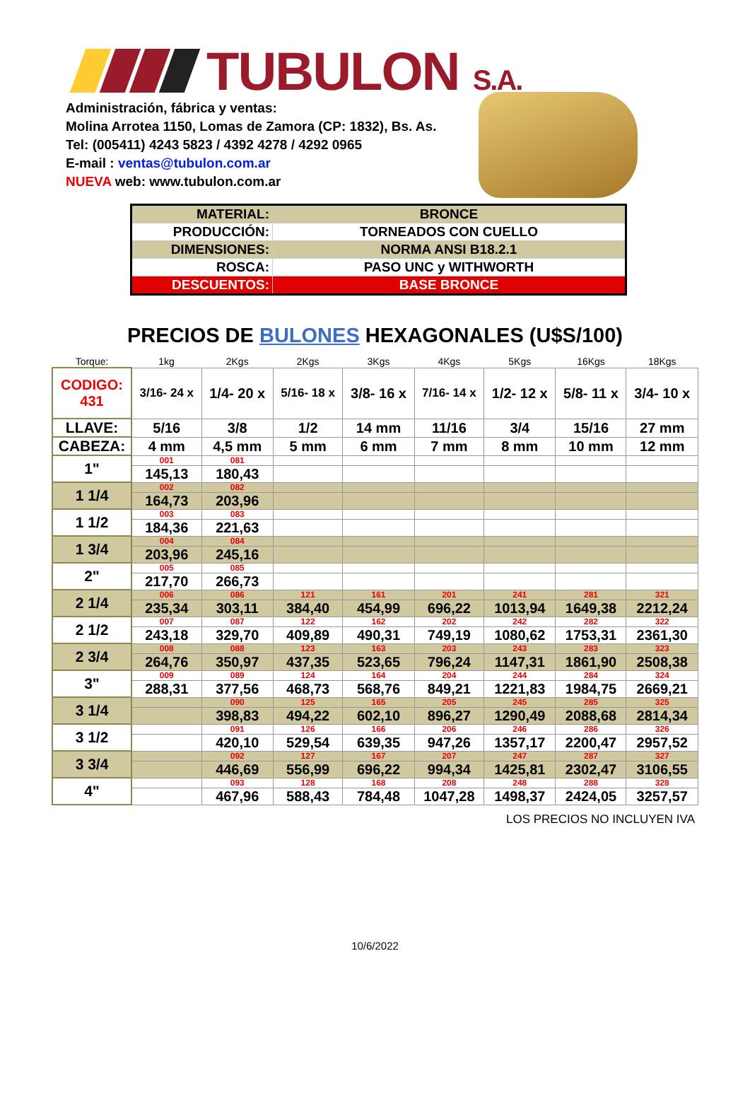TUBULON S.A.
Administración, fábrica y ventas:
Molina Arrotea 1150, Lomas de Zamora (CP: 1832), Bs. As.
Tel: (005411) 4243 5823 / 4392 4278 / 4292 0965
E-mail : ventas@tubulon.com.ar
NUEVA web: www.tubulon.com.ar
| MATERIAL: | BRONCE |
| PRODUCCIÓN: | TORNEADOS CON CUELLO |
| DIMENSIONES: | NORMA ANSI B18.2.1 |
| ROSCA: | PASO UNC y WITHWORTH |
| DESCUENTOS: | BASE BRONCE |
PRECIOS DE BULONES HEXAGONALES (U$S/100)
| Torque: | 1kg | 2Kgs | 2Kgs | 3Kgs | 4Kgs | 5Kgs | 16Kgs | 18Kgs |
| CODIGO: 431 | 3/16- 24 x | 1/4- 20 x | 5/16- 18 x | 3/8- 16 x | 7/16- 14 x | 1/2- 12 x | 5/8- 11 x | 3/4- 10 x |
| LLAVE: | 5/16 | 3/8 | 1/2 | 14 mm | 11/16 | 3/4 | 15/16 | 27 mm |
| CABEZA: | 4 mm | 4,5 mm | 5 mm | 6 mm | 7 mm | 8 mm | 10 mm | 12 mm |
| 1" | 001 | 081 | | | | | | |
| | 145,13 | 180,43 | | | | | | |
| 1 1/4 | 002 | 082 | | | | | | |
| | 164,73 | 203,96 | | | | | | |
| 1 1/2 | 003 | 083 | | | | | | |
| | 184,36 | 221,63 | | | | | | |
| 1 3/4 | 004 | 084 | | | | | | |
| | 203,96 | 245,16 | | | | | | |
| 2" | 005 | 085 | | | | | | |
| | 217,70 | 266,73 | | | | | | |
| 2 1/4 | 006 | 086 | 121 | 161 | 201 | 241 | 281 | 321 |
| | 235,34 | 303,11 | 384,40 | 454,99 | 696,22 | 1013,94 | 1649,38 | 2212,24 |
| 2 1/2 | 007 | 087 | 122 | 162 | 202 | 242 | 282 | 322 |
| | 243,18 | 329,70 | 409,89 | 490,31 | 749,19 | 1080,62 | 1753,31 | 2361,30 |
| 2 3/4 | 008 | 088 | 123 | 163 | 203 | 243 | 283 | 323 |
| | 264,76 | 350,97 | 437,35 | 523,65 | 796,24 | 1147,31 | 1861,90 | 2508,38 |
| 3" | 009 | 089 | 124 | 164 | 204 | 244 | 284 | 324 |
| | 288,31 | 377,56 | 468,73 | 568,76 | 849,21 | 1221,83 | 1984,75 | 2669,21 |
| 3 1/4 | | 090 | 125 | 165 | 205 | 245 | 285 | 325 |
| | | 398,83 | 494,22 | 602,10 | 896,27 | 1290,49 | 2088,68 | 2814,34 |
| 3 1/2 | | 091 | 126 | 166 | 206 | 246 | 286 | 326 |
| | | 420,10 | 529,54 | 639,35 | 947,26 | 1357,17 | 2200,47 | 2957,52 |
| 3 3/4 | | 092 | 127 | 167 | 207 | 247 | 287 | 327 |
| | | 446,69 | 556,99 | 696,22 | 994,34 | 1425,81 | 2302,47 | 3106,55 |
| 4" | | 093 | 128 | 168 | 208 | 248 | 288 | 328 |
| | | 467,96 | 588,43 | 784,48 | 1047,28 | 1498,37 | 2424,05 | 3257,57 |
LOS PRECIOS NO INCLUYEN IVA
10/6/2022